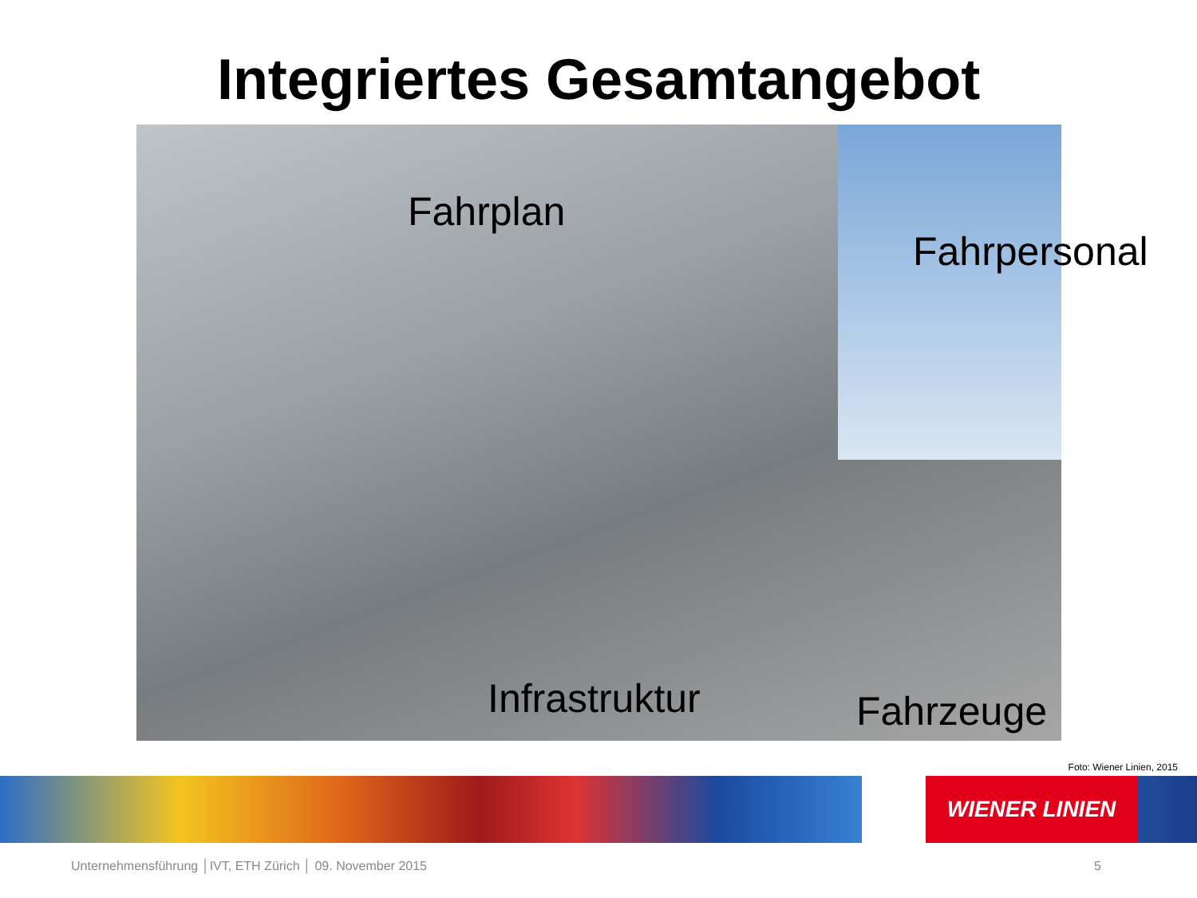Integriertes Gesamtangebot
Fahrplan
Fahrpersonal
Infrastruktur Fahrzeuge
Foto: Wiener Linien, 2015
WIENER LINIEN
Unternehmensführung │IVT, ETH Zürich │ 09. November 2015 5